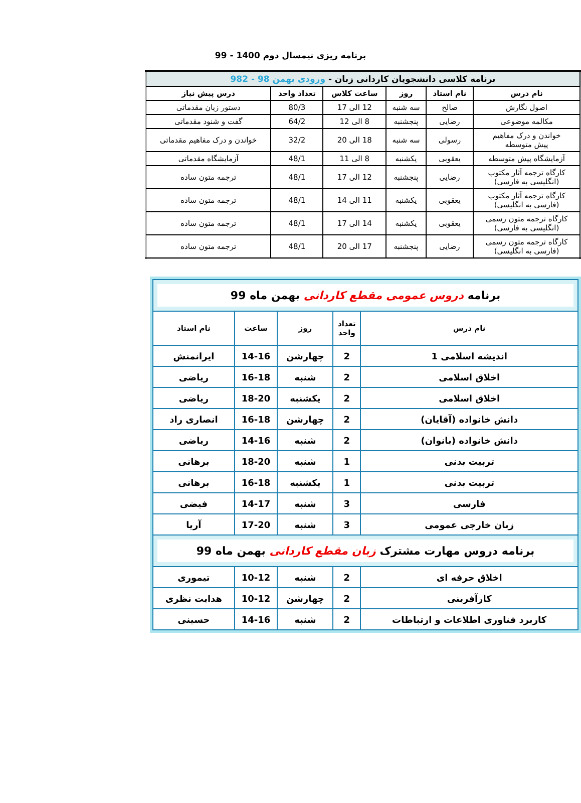برنامه ریزی نیمسال دوم 1400 - 99
| برنامه کلاسی دانشجویان کاردانی زبان - ورودی بهمن 98 - 982 | | | | | |
| نام درس | نام استاد | روز | ساعت کلاس | تعداد واحد | درس پیش نیاز |
| اصول نگارش | صالح | سه شنبه | 12 الی 17 | 80/3 | دستور زبان مقدماتی |
| مکالمه موضوعی | رضایی | پنجشنبه | 8 الی 12 | 64/2 | گفت و شنود مقدماتی |
| خواندن و درک مفاهیم پیش متوسطه | رسولی | سه شنبه | 18 الی 20 | 32/2 | خواندن و درک مفاهیم مقدماتی |
| آزمایشگاه پیش متوسطه | یعقوبی | یکشنبه | 8 الی 11 | 48/1 | آزمایشگاه مقدماتی |
| کارگاه ترجمه آثار مکتوب (انگلیسی به فارسی) | رضایی | پنجشنبه | 12 الی 17 | 48/1 | ترجمه متون ساده |
| کارگاه ترجمه آثار مکتوب (فارسی به انگلیسی) | یعقوبی | یکشنبه | 11 الی 14 | 48/1 | ترجمه متون ساده |
| کارگاه ترجمه متون رسمی (انگلیسی به فارسی) | یعقوبی | یکشنبه | 14 الی 17 | 48/1 | ترجمه متون ساده |
| کارگاه ترجمه متون رسمی (فارسی به انگلیسی) | رضایی | پنجشنبه | 17 الی 20 | 48/1 | ترجمه متون ساده |
| برنامه دروس عمومی مقطع کاردانی بهمن ماه 99 | | | | |
| نام درس | تعداد واحد | روز | ساعت | نام استاد |
| اندیشه اسلامی 1 | 2 | چهارشن | 14-16 | ایرانمنش |
| اخلاق اسلامی | 2 | شنبه | 16-18 | ریاضی |
| اخلاق اسلامی | 2 | یکشنبه | 18-20 | ریاضی |
| دانش خانواده (آقایان) | 2 | چهارشن | 16-18 | انصاری راد |
| دانش خانواده (بانوان) | 2 | شنبه | 14-16 | ریاضی |
| تربیت بدنی | 1 | شنبه | 18-20 | برهانی |
| تربیت بدنی | 1 | یکشنبه | 16-18 | برهانی |
| فارسی | 3 | شنبه | 14-17 | فیضی |
| زبان خارجی عمومی | 3 | شنبه | 17-20 | آریا |
| برنامه دروس مهارت مشترک زبان مقطع کاردانی بهمن ماه 99 | | | | |
| اخلاق حرفه ای | 2 | شنبه | 10-12 | تیموری |
| کارآفرینی | 2 | چهارشن | 10-12 | هدایت نظری |
| کاربرد فناوری اطلاعات و ارتباطات | 2 | شنبه | 14-16 | حسینی |